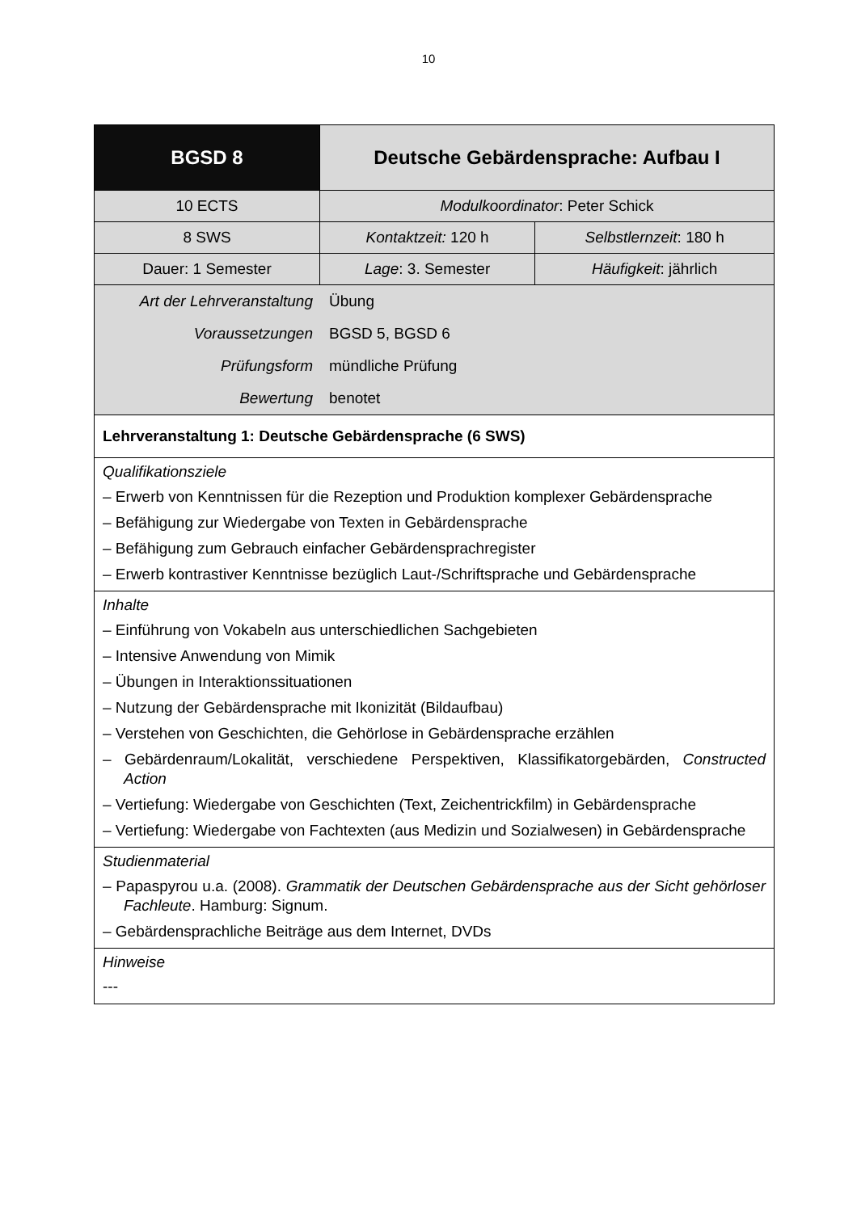10
| BGSD 8 | Deutsche Gebärdensprache: Aufbau I | |
| 10 ECTS | Modulkoordinator : Peter Schick | |
| 8 SWS | Kontaktzeit: 120 h | Selbstlernzeit : 180 h |
| Dauer: 1 Semester | Lage : 3. Semester | Häufigkeit : jährlich |
| / Art der Lehrveranstaltung / Übung / / Voraussetzungen / BGSD 5, BGSD 6 / / Prüfungsform / mündliche Prüfung / / Bewertung / benotet / | | |
| Lehrveranstaltung 1: Deutsche Gebärdensprache (6 SWS) | | |
| Qualifikationsziele – Erwerb von Kenntnissen für die Rezeption und Produktion komplexer Gebärdensprache – Befähigung zur Wiedergabe von Texten in Gebärdensprache – Befähigung zum Gebrauch einfacher Gebärdensprachregister – Erwerb kontrastiver Kenntnisse bezüglich Laut-/Schriftsprache und Gebärdensprache | | |
| Inhalte – Einführung von Vokabeln aus unterschiedlichen Sachgebieten – Intensive Anwendung von Mimik – Übungen in Interaktionssituationen – Nutzung der Gebärdensprache mit Ikonizität (Bildaufbau) – Verstehen von Geschichten, die Gehörlose in Gebärdensprache erzählen – Gebärdenraum/Lokalität, verschiedene Perspektiven, Klassifikatorgebärden, Constructed Action – Vertiefung: Wiedergabe von Geschichten (Text, Zeichentrickfilm) in Gebärdensprache – Vertiefung: Wiedergabe von Fachtexten (aus Medizin und Sozialwesen) in Gebärdensprache | | |
| Studienmaterial – Papaspyrou u.a. (2008). Grammatik der Deutschen Gebärdensprache aus der Sicht gehörloser Fachleute . Hamburg: Signum. – Gebärdensprachliche Beiträge aus dem Internet, DVDs | | |
| Hinweise --- | | |